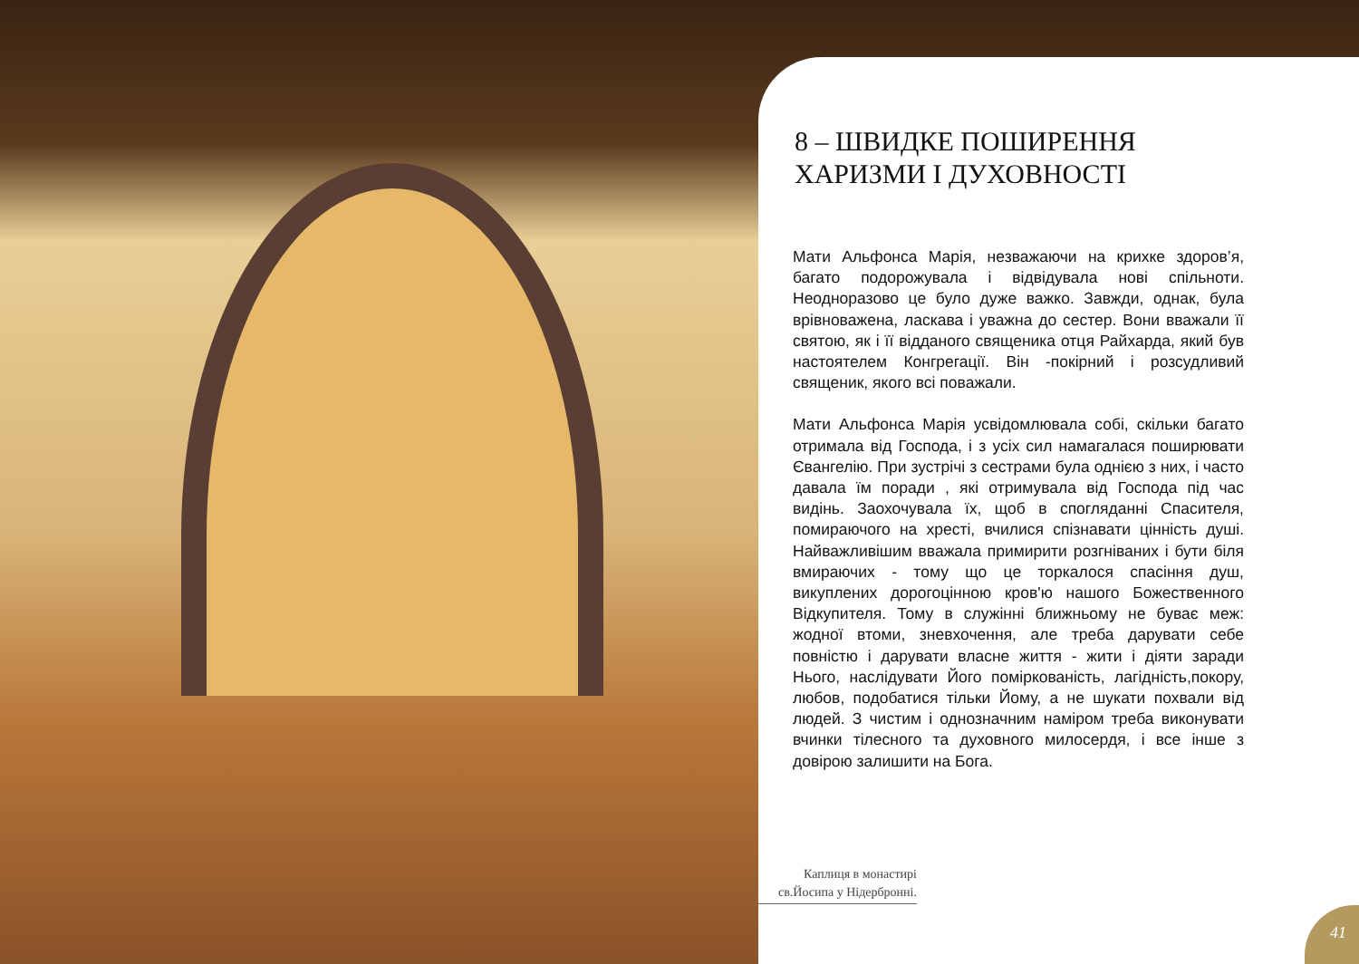8 – ШВИДКЕ ПОШИРЕННЯ ХАРИЗМИ І ДУХОВНОСТІ
Мати Альфонса Марія, незважаючи на крихке здоров’я, багато подорожувала і відвідувала нові спільноти. Неодноразово це було дуже важко. Завжди, однак, була врівноважена, ласкава і уважна до сестер. Вони вважали її святою, як і її відданого священика отця Райхарда, який був настоятелем Конгрегації. Він -покірний і розсудливий священик, якого всі поважали.
Мати Альфонса Марія усвідомлювала собі, скільки багато отримала від Господа, і з усіх сил намагалася поширювати Євангелію. При зустрічі з сестрами була однією з них, і часто давала їм поради , які отримувала від Господа під час видінь. Заохочувала їх, щоб в спогляданні Спасителя, помираючого на хресті, вчилися спізнавати цінність душі. Найважливішим вважала примирити розгніваних і бути біля вмираючих - тому що це торкалося спасіння душ, викуплених дорогоцінною кров'ю нашого Божественного Відкупителя. Тому в служінні ближньому не буває меж: жодної втоми, зневхочення, але треба дарувати себе повністю і дарувати власне життя - жити і діяти заради Нього, наслідувати Його поміркованість, лагідність,покору, любов, подобатися тільки Йому, а не шукати похвали від людей. З чистим і однозначним наміром треба виконувати вчинки тілесного та духовного милосердя, і все інше з довірою залишити на Бога.
Каплиця в монастирі св.Йосипа у Нідербронні.
41